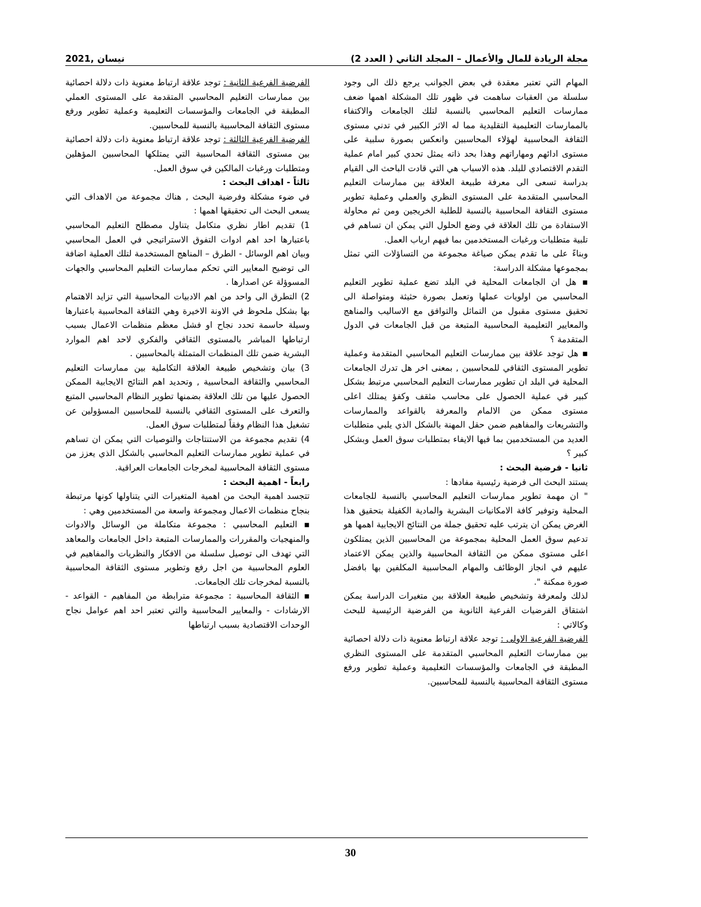مجلة الريادة للمال والأعمال – المجلد الثاني ( العدد 2) نيسان ,2021
المهام التي تعتبر معقدة في بعض الجوانب يرجع ذلك الى وجود سلسلة من العقبات ساهمت في ظهور تلك المشكلة اهمها ضعف ممارسات التعليم المحاسبي بالنسبة لتلك الجامعات والاكتفاء بالممارسات التعليمية التقليدية مما له الاثر الكبير في تدني مستوى الثقافة المحاسبية لهؤلاء المحاسبين وانعكس بصورة سلبية على مستوى ادائهم ومهاراتهم وهذا بحد ذاته يمثل تحدي كبير امام عملية التقدم الاقتصادي للبلد. هذه الاسباب هي التي قادت الباحث الى القيام بدراسة تسعى الى معرفة طبيعة العلاقة بين ممارسات التعليم المحاسبي المتقدمة على المستوى النظري والعملي وعملية تطوير مستوى الثقافة المحاسبية بالنسبة للطلبة الخريجين ومن ثم محاولة الاستفادة من تلك العلاقة في وضع الحلول التي يمكن ان تساهم في تلبية متطلبات ورغبات المستخدمين بما فيهم ارباب العمل.
وبناءً على ما تقدم يمكن صياغة مجموعة من التساؤلات التي تمثل بمجموعها مشكلة الدراسة:
▪ هل ان الجامعات المحلية في البلد تضع عملية تطوير التعليم المحاسبي من اولويات عملها وتعمل بصورة حثيثة ومتواصلة الى تحقيق مستوى مقبول من التماثل والتوافق مع الاساليب والمناهج والمعايير التعليمية المحاسبية المتبعة من قبل الجامعات في الدول المتقدمة ؟
▪ هل توجد علاقة بين ممارسات التعليم المحاسبي المتقدمة وعملية تطوير المستوى الثقافي للمحاسبين , بمعنى اخر هل تدرك الجامعات المحلية في البلد ان تطوير ممارسات التعليم المحاسبي مرتبط بشكل كبير في عملية الحصول على محاسب مثقف وكفؤ يمتلك اعلى مستوى ممكن من الالمام والمعرفة بالقواعد والممارسات والتشريعات والمفاهيم ضمن حقل المهنة بالشكل الذي يلبي متطلبات العديد من المستخدمين بما فيها الايفاء بمتطلبات سوق العمل وبشكل كبير ؟
ثانيا - فرضية البحث :
يستند البحث الى فرضية رئيسية مفادها :
" ان مهمة تطوير ممارسات التعليم المحاسبي بالنسبة للجامعات المحلية وتوفير كافة الامكانيات البشرية والمادية الكفيلة بتحقيق هذا الغرض يمكن ان يترتب عليه تحقيق جملة من النتائج الايجابية اهمها هو تدعيم سوق العمل المحلية بمجموعة من المحاسبين الذين يمتلكون اعلى مستوى ممكن من الثقافة المحاسبية والذين يمكن الاعتماد عليهم في انجاز الوظائف والمهام المحاسبية المكلفين بها بافضل صورة ممكنة ".
لذلك ولمعرفة وتشخيص طبيعة العلاقة بين متغيرات الدراسة يمكن اشتقاق الفرضيات الفرعية الثانوية من الفرضية الرئيسية للبحث وكالاتي :
الفرضية الفرعية الاولى : توجد علاقة ارتباط معنوية ذات دلالة احصائية بين ممارسات التعليم المحاسبي المتقدمة على المستوى النظري المطبقة في الجامعات والمؤسسات التعليمية وعملية تطوير ورفع مستوى الثقافة المحاسبية بالنسبة للمحاسبين.
الفرضية الفرعية الثانية : توجد علاقة ارتباط معنوية ذات دلالة احصائية بين ممارسات التعليم المحاسبي المتقدمة على المستوى العملي المطبقة في الجامعات والمؤسسات التعليمية وعملية تطوير ورفع مستوى الثقافة المحاسبية بالنسبة للمحاسبين.
الفرضية الفرعية الثالثة : توجد علاقة ارتباط معنوية ذات دلالة احصائية بين مستوى الثقافة المحاسبية التي يمتلكها المحاسبين المؤهلين ومتطلبات ورغبات المالكين في سوق العمل.
ثالثاً - اهداف البحث :
في ضوء مشكلة وفرضية البحث , هناك مجموعة من الاهداف التي يسعى البحث الى تحقيقها اهمها :
1) تقديم اطار نظري متكامل يتناول مصطلح التعليم المحاسبي باعتبارها احد اهم ادوات التفوق الاستراتيجي في العمل المحاسبي وبيان اهم الوسائل - الطرق – المناهج المستخدمة لتلك العملية اضافة الى توضيح المعايير التي تحكم ممارسات التعليم المحاسبي والجهات المسوؤلة عن اصدارها .
2) التطرق الى واحد من اهم الادبيات المحاسبية التي تزايد الاهتمام بها بشكل ملحوظ في الاونة الاخيرة وهي الثقافة المحاسبية باعتبارها وسيلة حاسمة تحدد نجاح او فشل معظم منظمات الاعمال بسبب ارتباطها المباشر بالمستوى الثقافي والفكري لاحد اهم الموارد البشرية ضمن تلك المنظمات المتمثلة بالمحاسبين .
3) بيان وتشخيص طبيعة العلاقة التكاملية بين ممارسات التعليم المحاسبي والثقافة المحاسبية , وتحديد اهم النتائج الايجابية الممكن الحصول عليها من تلك العلاقة بضمنها تطوير النظام المحاسبي المتبع والتعرف على المستوى الثقافي بالنسبة للمحاسبين المسؤولين عن تشغيل هذا النظام وفقاً لمتطلبات سوق العمل.
4) تقديم مجموعة من الاستنتاجات والتوصيات التي يمكن ان تساهم في عملية تطوير ممارسات التعليم المحاسبي بالشكل الذي يعزز من مستوى الثقافة المحاسبية لمخرجات الجامعات العراقية.
رابعاً - اهمية البحث :
تتجسد اهمية البحث من اهمية المتغيرات التي يتناولها كونها مرتبطة بنجاح منظمات الاعمال ومجموعة واسعة من المستخدمين وهي :
▪ التعليم المحاسبي : مجموعة متكاملة من الوسائل والادوات والمنهجيات والمقررات والممارسات المتبعة داخل الجامعات والمعاهد التي تهدف الى توصيل سلسلة من الافكار والنظريات والمفاهيم في العلوم المحاسبية من اجل رفع وتطوير مستوى الثقافة المحاسبية بالنسبة لمخرجات تلك الجامعات.
▪ الثقافة المحاسبية : مجموعة مترابطة من المفاهيم - القواعد - الارشادات - والمعايير المحاسبية والتي تعتبر احد اهم عوامل نجاح الوحدات الاقتصادية بسبب ارتباطها
30